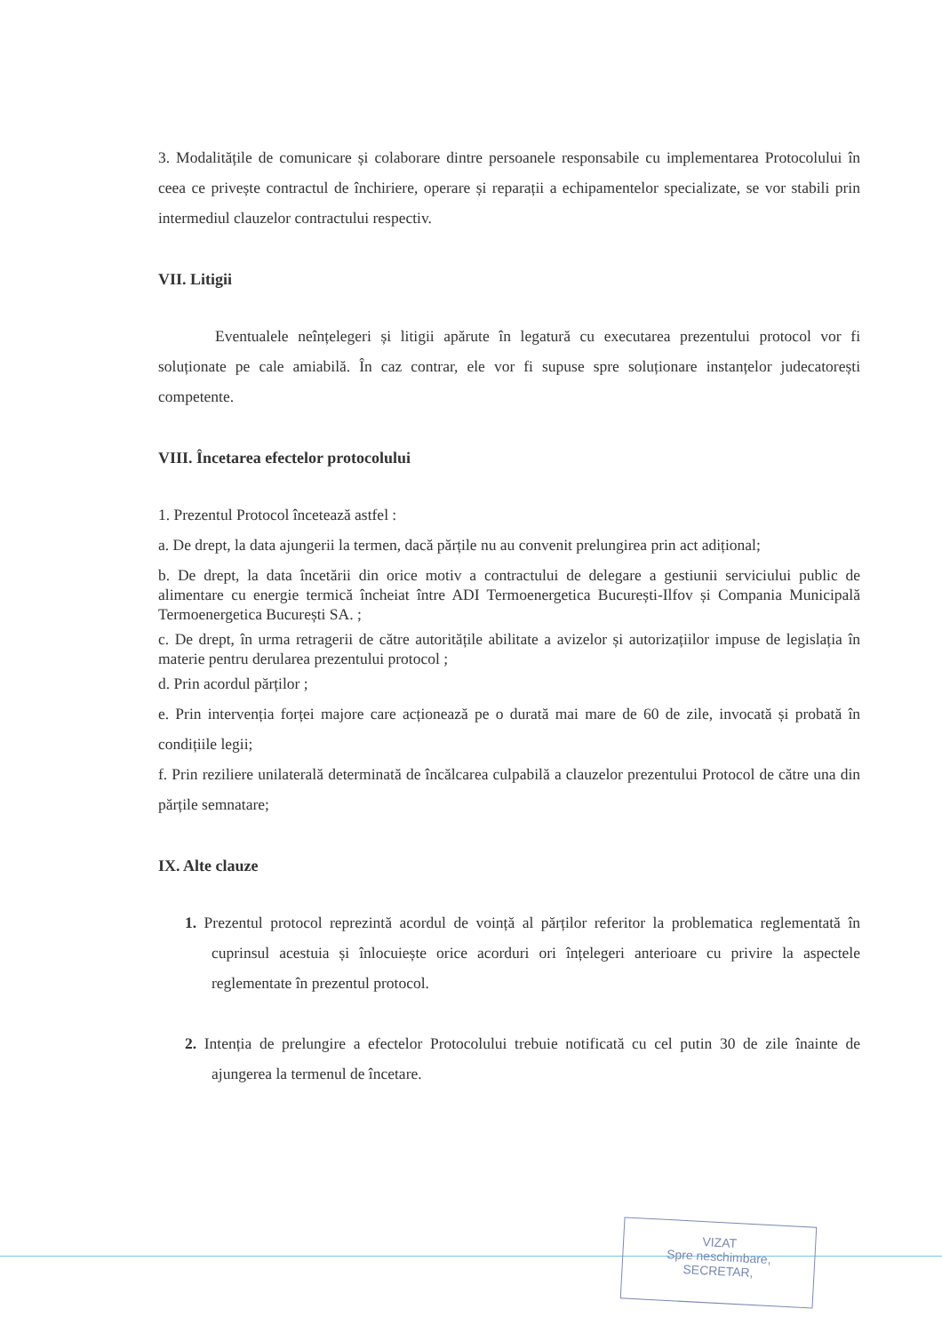3. Modalitățile de comunicare și colaborare dintre persoanele responsabile cu implementarea Protocolului în ceea ce privește contractul de închiriere, operare și reparații a echipamentelor specializate, se vor stabili prin intermediul clauzelor contractului respectiv.
VII. Litigii
Eventualele neînțelegeri și litigii apărute în legatură cu executarea prezentului protocol vor fi soluționate pe cale amiabilă. În caz contrar, ele vor fi supuse spre soluționare instanțelor judecatorești competente.
VIII. Încetarea efectelor protocolului
1. Prezentul Protocol încetează astfel :
a. De drept, la data ajungerii la termen, dacă părțile nu au convenit prelungirea prin act adițional;
b. De drept, la data încetării din orice motiv a contractului de delegare a gestiunii serviciului public de alimentare cu energie termică încheiat între ADI Termoenergetica București-Ilfov și Compania Municipală Termoenergetica București SA. ;
c. De drept, în urma retragerii de către autoritățile abilitate a avizelor și autorizațiilor impuse de legislația în materie pentru derularea prezentului protocol ;
d. Prin acordul părților ;
e. Prin intervenția forței majore care acționează pe o durată mai mare de 60 de zile, invocată și probată în condițiile legii;
f. Prin reziliere unilaterală determinată de încălcarea culpabilă a clauzelor prezentului Protocol de către una din părțile semnatare;
IX. Alte clauze
1. Prezentul protocol reprezintă acordul de voință al părților referitor la problematica reglementată în cuprinsul acestuia și înlocuiește orice acorduri ori înțelegeri anterioare cu privire la aspectele reglementate în prezentul protocol.
2. Intenția de prelungire a efectelor Protocolului trebuie notificată cu cel putin 30 de zile înainte de ajungerea la termenul de încetare.
VIZAT
Spre neschimbare,
SECRETAR,